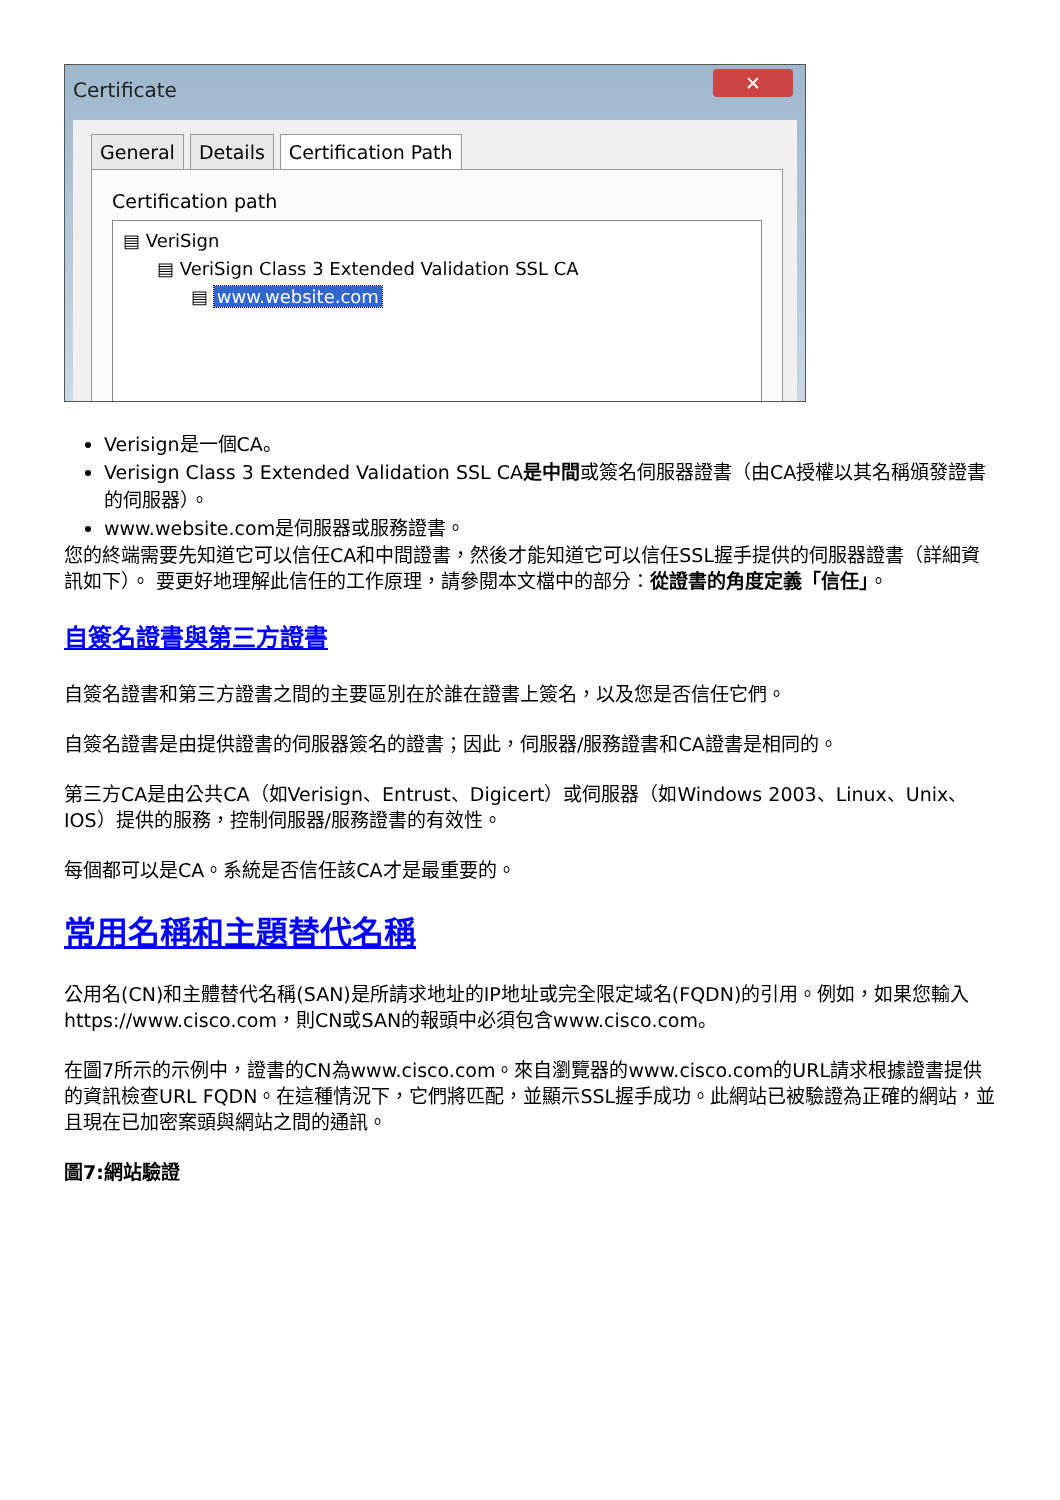Certificate
✕
General Details Certification Path
Certification path
▤ VeriSign
▤ VeriSign Class 3 Extended Validation SSL CA
▤ www.website.com
Verisign是一個CA。
Verisign Class 3 Extended Validation SSL CA是中間或簽名伺服器證書（由CA授權以其名稱頒發證書的伺服器）。
www.website.com是伺服器或服務證書。
您的終端需要先知道它可以信任CA和中間證書，然後才能知道它可以信任SSL握手提供的伺服器證書（詳細資訊如下）。 要更好地理解此信任的工作原理，請參閱本文檔中的部分：從證書的角度定義「信任」。
自簽名證書與第三方證書
自簽名證書和第三方證書之間的主要區別在於誰在證書上簽名，以及您是否信任它們。
自簽名證書是由提供證書的伺服器簽名的證書；因此，伺服器/服務證書和CA證書是相同的。
第三方CA是由公共CA（如Verisign、Entrust、Digicert）或伺服器（如Windows 2003、Linux、Unix、IOS）提供的服務，控制伺服器/服務證書的有效性。
每個都可以是CA。系統是否信任該CA才是最重要的。
常用名稱和主題替代名稱
公用名(CN)和主體替代名稱(SAN)是所請求地址的IP地址或完全限定域名(FQDN)的引用。例如，如果您輸入https://www.cisco.com，則CN或SAN的報頭中必須包含www.cisco.com。
在圖7所示的示例中，證書的CN為www.cisco.com。來自瀏覽器的www.cisco.com的URL請求根據證書提供的資訊檢查URL FQDN。在這種情況下，它們將匹配，並顯示SSL握手成功。此網站已被驗證為正確的網站，並且現在已加密案頭與網站之間的通訊。
圖7:網站驗證